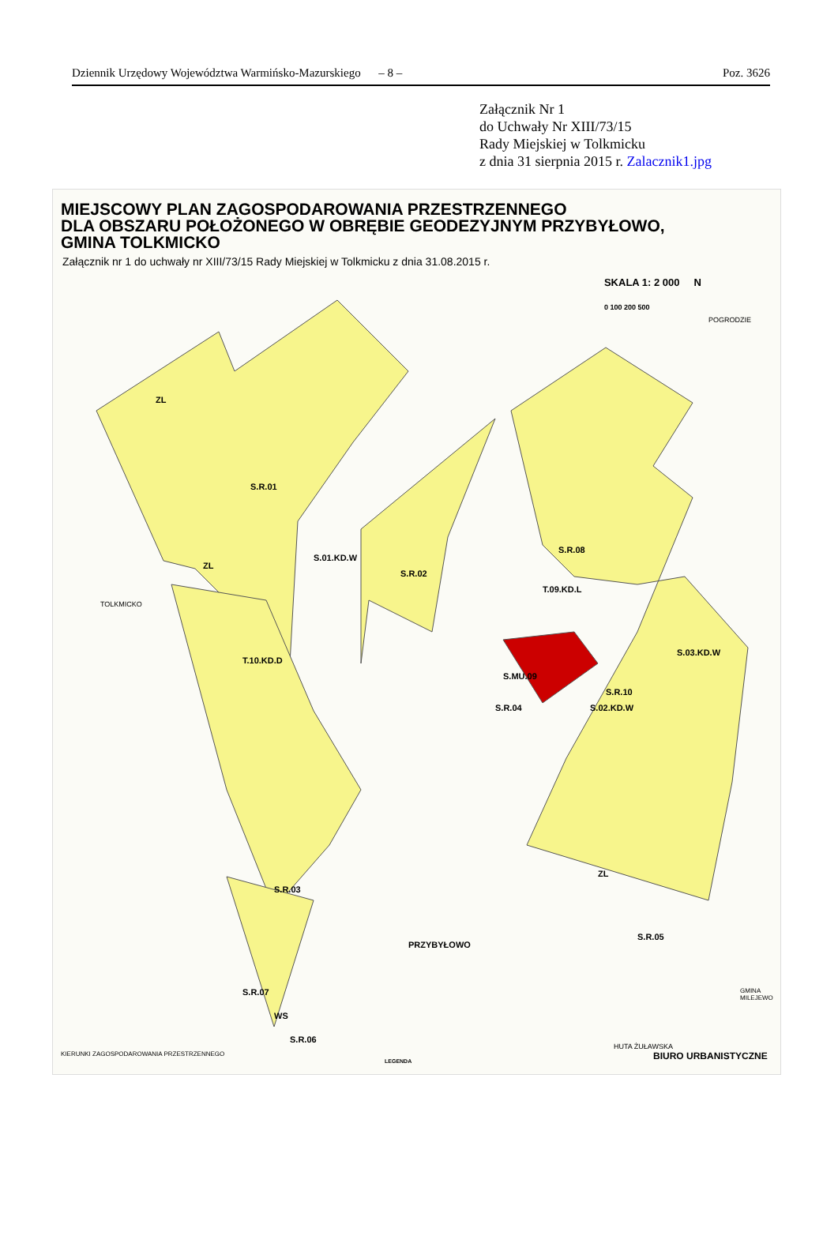Dziennik Urzędowy Województwa Warmińsko-Mazurskiego – 8 – Poz. 3626
Załącznik Nr 1
do Uchwały Nr XIII/73/15
Rady Miejskiej w Tolkmicku
z dnia 31 sierpnia 2015 r. Zalacznik1.jpg
MIEJSCOWY PLAN ZAGOSPODAROWANIA PRZESTRZENNEGO
DLA OBSZARU POŁOŻONEGO W OBRĘBIE GEODEZYJNYM PRZYBYŁOWO,
GMINA TOLKMICKO
Załącznik nr 1 do uchwały nr XIII/73/15 Rady Miejskiej w Tolkmicku z dnia 31.08.2015 r.
SKALA 1: 2 000 N
0 100 200 500
S.R.01
S.01.KD.W
S.R.02
T.10.KD.D
S.R.03
S.R.08
T.09.KD.L
S.MU.09
S.R.04
S.R.10
S.02.KD.W
S.03.KD.W
S.R.05
PRZYBYŁOWO
S.R.07
S.R.06
WS
ZL
ZL
ZL
POGRODZIE
TOLKMICKO
HUTA ŻUŁAWSKA
GMINA MILEJEWO
KIERUNKI ZAGOSPODAROWANIA PRZESTRZENNEGO
LEGENDA BIURO URBANISTYCZNE